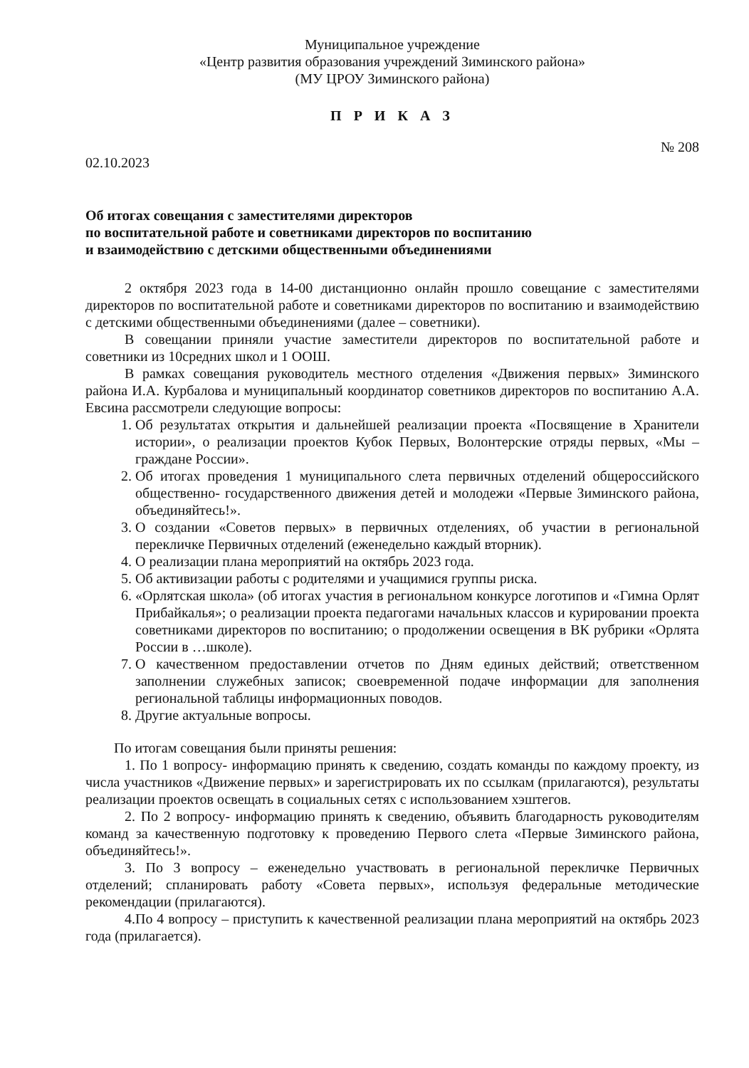Муниципальное учреждение
«Центр развития образования учреждений Зиминского района»
(МУ ЦРОУ Зиминского района)
П Р И К А З
02.10.2023 № 208
Об итогах совещания с заместителями директоров
по воспитательной работе и советниками директоров по воспитанию
и взаимодействию с детскими общественными объединениями
2 октября 2023 года в 14-00 дистанционно онлайн прошло совещание с заместителями директоров по воспитательной работе и советниками директоров по воспитанию и взаимодействию с детскими общественными объединениями (далее – советники).
В совещании приняли участие заместители директоров по воспитательной работе и советники из 10средних школ и 1 ООШ.
В рамках совещания руководитель местного отделения «Движения первых» Зиминского района И.А. Курбалова и муниципальный координатор советников директоров по воспитанию А.А. Евсина рассмотрели следующие вопросы:
1. Об результатах открытия и дальнейшей реализации проекта «Посвящение в Хранители истории», о реализации проектов Кубок Первых, Волонтерские отряды первых, «Мы – граждане России».
2. Об итогах проведения 1 муниципального слета первичных отделений общероссийского общественно- государственного движения детей и молодежи «Первые Зиминского района, объединяйтесь!».
3. О создании «Советов первых» в первичных отделениях, об участии в региональной перекличке Первичных отделений (еженедельно каждый вторник).
4. О реализации плана мероприятий на октябрь 2023 года.
5. Об активизации работы с родителями и учащимися группы риска.
6. «Орлятская школа» (об итогах участия в региональном конкурсе логотипов и «Гимна Орлят Прибайкалья»; о реализации проекта педагогами начальных классов и курировании проекта советниками директоров по воспитанию; о продолжении освещения в ВК рубрики «Орлята России в …школе).
7. О качественном предоставлении отчетов по Дням единых действий; ответственном заполнении служебных записок; своевременной подаче информации для заполнения региональной таблицы информационных поводов.
8. Другие актуальные вопросы.
По итогам совещания были приняты решения:
1. По 1 вопросу- информацию принять к сведению, создать команды по каждому проекту, из числа участников «Движение первых» и зарегистрировать их по ссылкам (прилагаются), результаты реализации проектов освещать в социальных сетях с использованием хэштегов.
2. По 2 вопросу- информацию принять к сведению, объявить благодарность руководителям команд за качественную подготовку к проведению Первого слета «Первые Зиминского района, объединяйтесь!».
3. По 3 вопросу – еженедельно участвовать в региональной перекличке Первичных отделений; спланировать работу «Совета первых», используя федеральные методические рекомендации (прилагаются).
4.По 4 вопросу – приступить к качественной реализации плана мероприятий на октябрь 2023 года (прилагается).